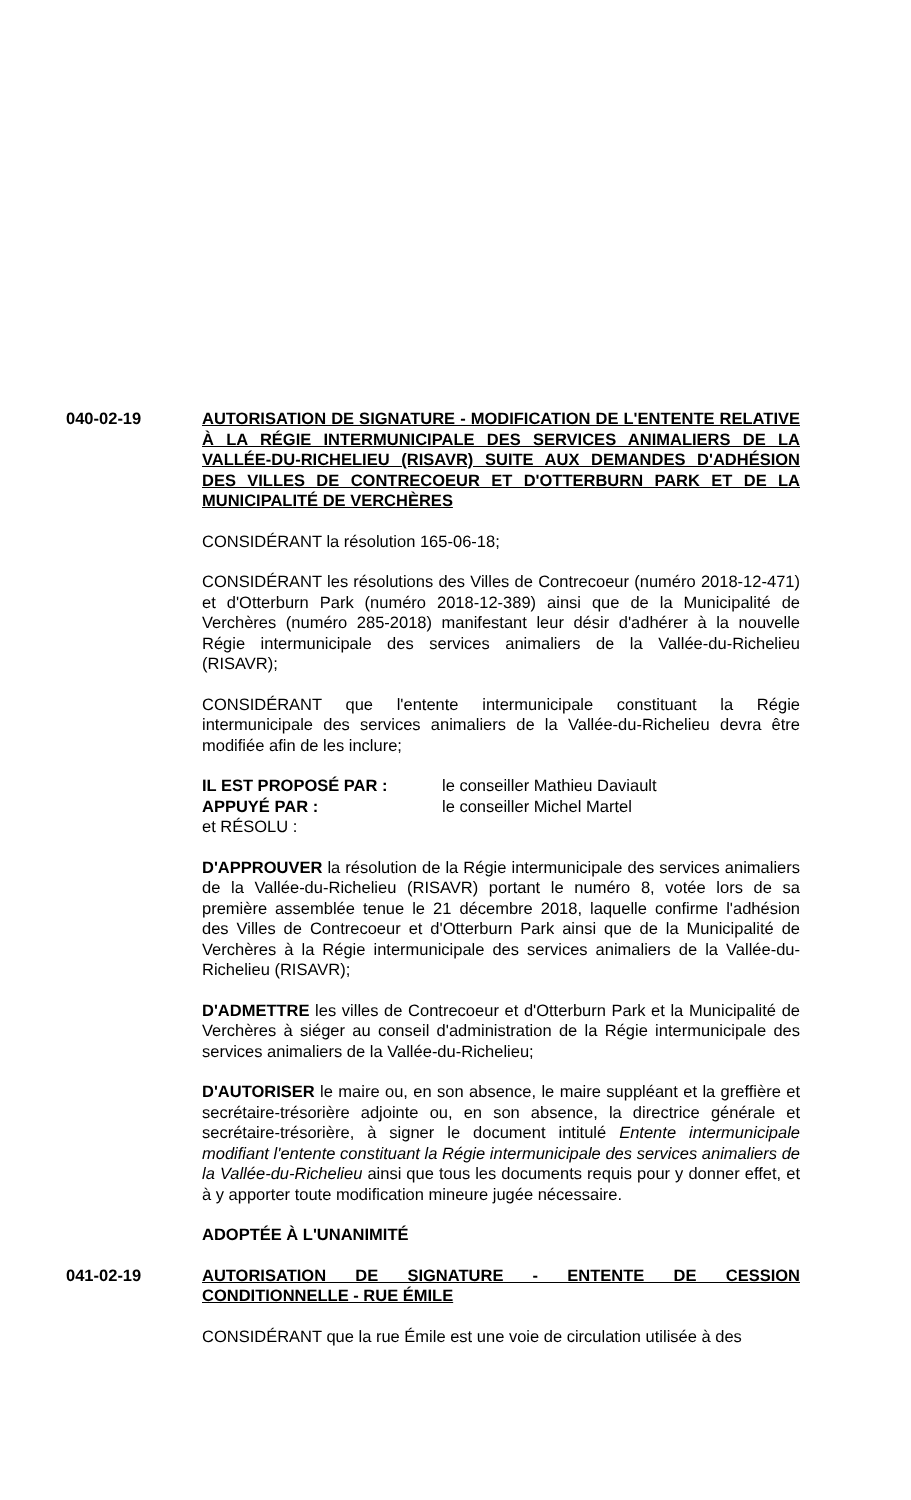040-02-19 AUTORISATION DE SIGNATURE - MODIFICATION DE L'ENTENTE RELATIVE À LA RÉGIE INTERMUNICIPALE DES SERVICES ANIMALIERS DE LA VALLÉE-DU-RICHELIEU (RISAVR) SUITE AUX DEMANDES D'ADHÉSION DES VILLES DE CONTRECOEUR ET D'OTTERBURN PARK ET DE LA MUNICIPALITÉ DE VERCHÈRES
CONSIDÉRANT la résolution 165-06-18;
CONSIDÉRANT les résolutions des Villes de Contrecoeur (numéro 2018-12-471) et d'Otterburn Park (numéro 2018-12-389) ainsi que de la Municipalité de Verchères (numéro 285-2018) manifestant leur désir d'adhérer à la nouvelle Régie intermunicipale des services animaliers de la Vallée-du-Richelieu (RISAVR);
CONSIDÉRANT que l'entente intermunicipale constituant la Régie intermunicipale des services animaliers de la Vallée-du-Richelieu devra être modifiée afin de les inclure;
IL EST PROPOSÉ PAR : le conseiller Mathieu Daviault
APPUYÉ PAR : le conseiller Michel Martel
et RÉSOLU :
D'APPROUVER la résolution de la Régie intermunicipale des services animaliers de la Vallée-du-Richelieu (RISAVR) portant le numéro 8, votée lors de sa première assemblée tenue le 21 décembre 2018, laquelle confirme l'adhésion des Villes de Contrecoeur et d'Otterburn Park ainsi que de la Municipalité de Verchères à la Régie intermunicipale des services animaliers de la Vallée-du-Richelieu (RISAVR);
D'ADMETTRE les villes de Contrecoeur et d'Otterburn Park et la Municipalité de Verchères à siéger au conseil d'administration de la Régie intermunicipale des services animaliers de la Vallée-du-Richelieu;
D'AUTORISER le maire ou, en son absence, le maire suppléant et la greffière et secrétaire-trésorière adjointe ou, en son absence, la directrice générale et secrétaire-trésorière, à signer le document intitulé Entente intermunicipale modifiant l'entente constituant la Régie intermunicipale des services animaliers de la Vallée-du-Richelieu ainsi que tous les documents requis pour y donner effet, et à y apporter toute modification mineure jugée nécessaire.
ADOPTÉE À L'UNANIMITÉ
041-02-19 AUTORISATION DE SIGNATURE - ENTENTE DE CESSION CONDITIONNELLE - RUE ÉMILE
CONSIDÉRANT que la rue Émile est une voie de circulation utilisée à des